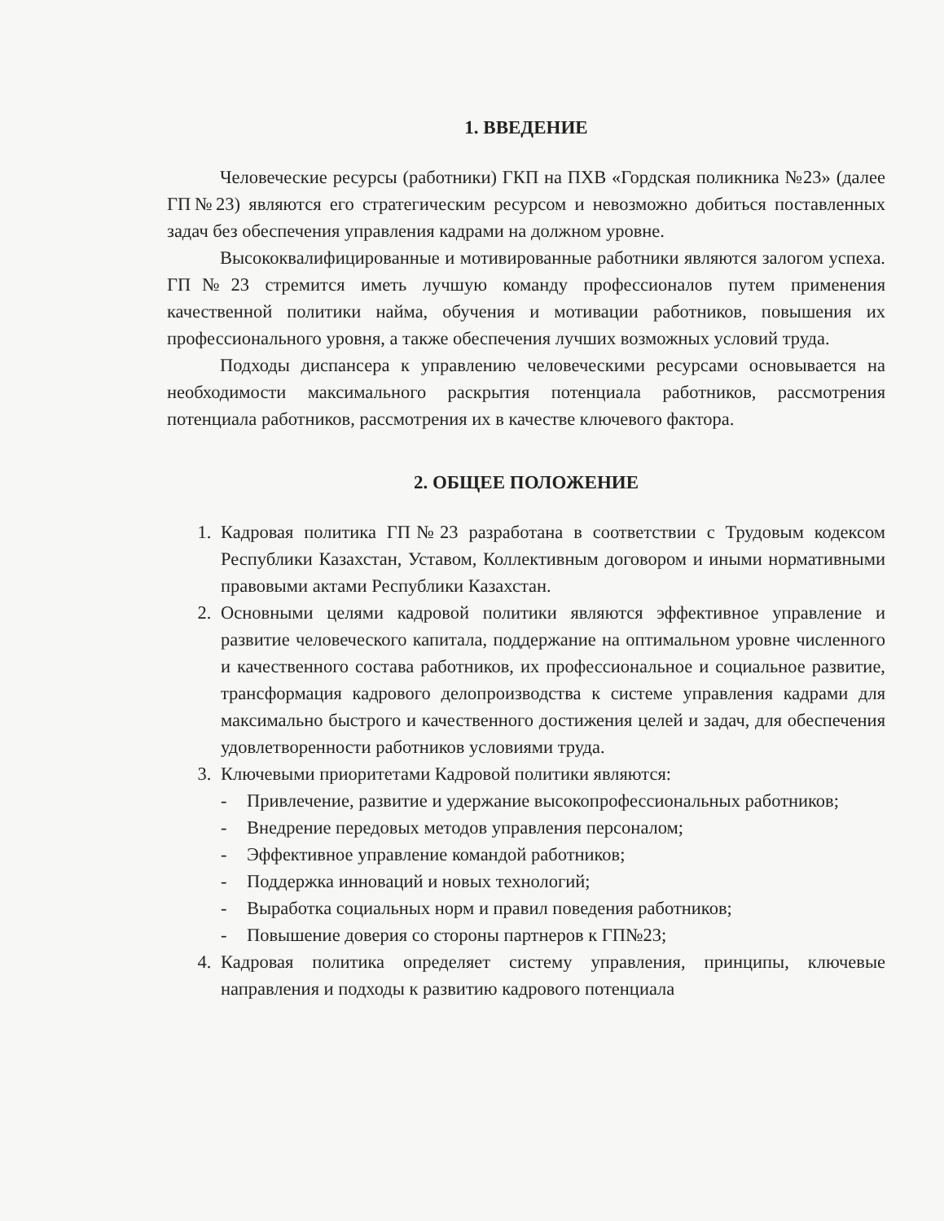1. ВВЕДЕНИЕ
Человеческие ресурсы (работники) ГКП на ПХВ «Гордская поликника №23» (далее ГП№23) являются его стратегическим ресурсом и невозможно добиться поставленных задач без обеспечения управления кадрами на должном уровне.
Высококвалифицированные и мотивированные работники являются залогом успеха. ГП№23 стремится иметь лучшую команду профессионалов путем применения качественной политики найма, обучения и мотивации работников, повышения их профессионального уровня, а также обеспечения лучших возможных условий труда.
Подходы диспансера к управлению человеческими ресурсами основывается на необходимости максимального раскрытия потенциала работников, рассмотрения потенциала работников, рассмотрения их в качестве ключевого фактора.
2. ОБЩЕЕ ПОЛОЖЕНИЕ
1. Кадровая политика ГП№23 разработана в соответствии с Трудовым кодексом Республики Казахстан, Уставом, Коллективным договором и иными нормативными правовыми актами Республики Казахстан.
2. Основными целями кадровой политики являются эффективное управление и развитие человеческого капитала, поддержание на оптимальном уровне численного и качественного состава работников, их профессиональное и социальное развитие, трансформация кадрового делопроизводства к системе управления кадрами для максимально быстрого и качественного достижения целей и задач, для обеспечения удовлетворенности работников условиями труда.
3. Ключевыми приоритетами Кадровой политики являются:
- Привлечение, развитие и удержание высокопрофессиональных работников;
- Внедрение передовых методов управления персоналом;
- Эффективное управление командой работников;
- Поддержка инноваций и новых технологий;
- Выработка социальных норм и правил поведения работников;
- Повышение доверия со стороны партнеров к ГП№23;
4. Кадровая политика определяет систему управления, принципы, ключевые направления и подходы к развитию кадрового потенциала